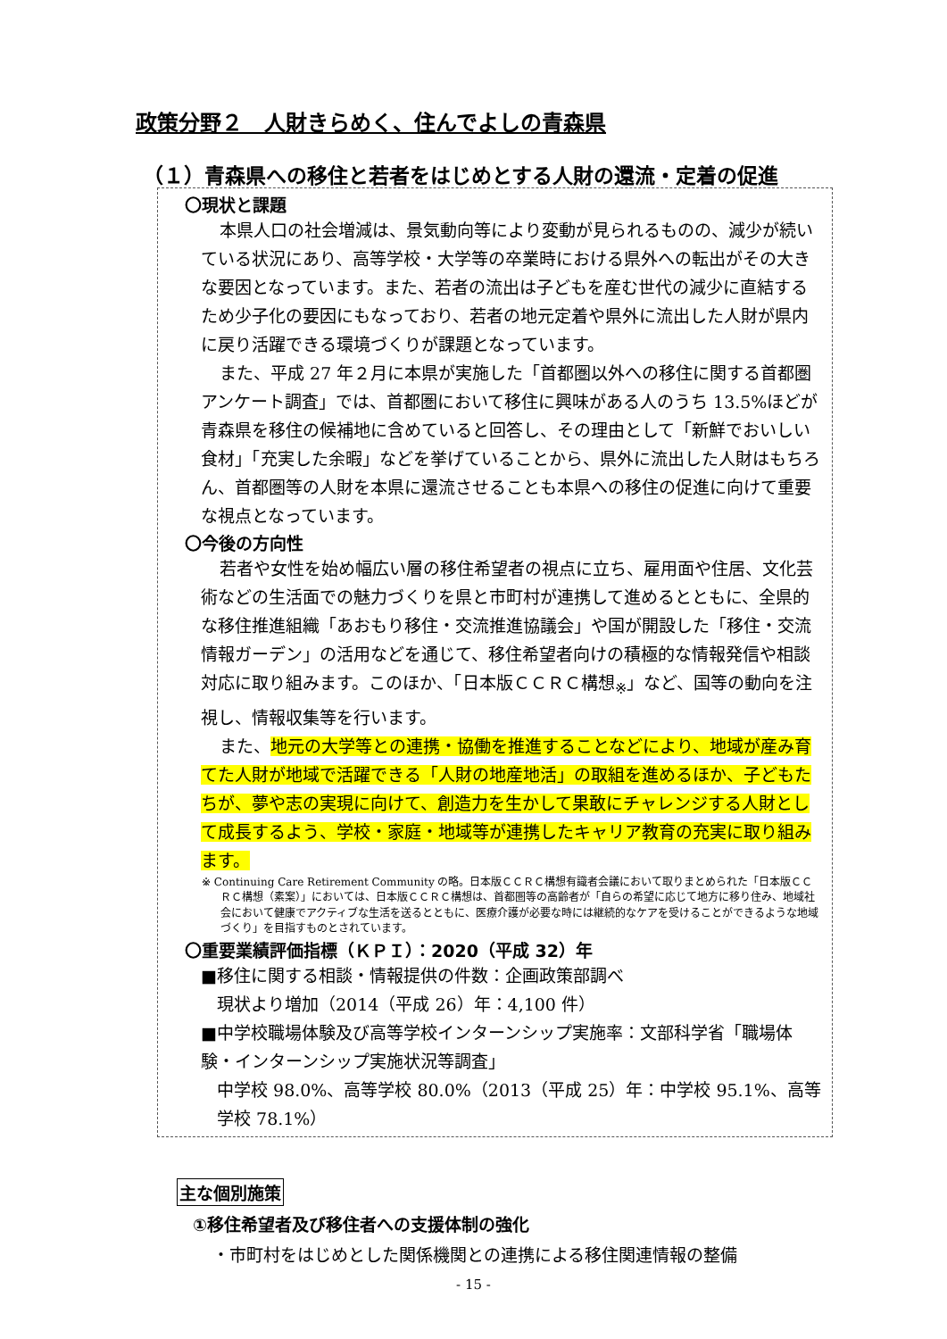政策分野２　人財きらめく、住んでよしの青森県
（１）青森県への移住と若者をはじめとする人財の還流・定着の促進
〇現状と課題
本県人口の社会増減は、景気動向等により変動が見られるものの、減少が続いている状況にあり、高等学校・大学等の卒業時における県外への転出がその大きな要因となっています。また、若者の流出は子どもを産む世代の減少に直結するため少子化の要因にもなっており、若者の地元定着や県外に流出した人財が県内に戻り活躍できる環境づくりが課題となっています。
また、平成 27 年２月に本県が実施した「首都圏以外への移住に関する首都圏アンケート調査」では、首都圏において移住に興味がある人のうち 13.5%ほどが青森県を移住の候補地に含めていると回答し、その理由として「新鮮でおいしい食材」「充実した余暇」などを挙げていることから、県外に流出した人財はもちろん、首都圏等の人財を本県に還流させることも本県への移住の促進に向けて重要な視点となっています。
〇今後の方向性
若者や女性を始め幅広い層の移住希望者の視点に立ち、雇用面や住居、文化芸術などの生活面での魅力づくりを県と市町村が連携して進めるとともに、全県的な移住推進組織「あおもり移住・交流推進協議会」や国が開設した「移住・交流情報ガーデン」の活用などを通じて、移住希望者向けの積極的な情報発信や相談対応に取り組みます。このほか、「日本版ＣＣＲＣ構想<sub>※</sub>」など、国等の動向を注視し、情報収集等を行います。
また、地元の大学等との連携・協働を推進することなどにより、地域が産み育てた人財が地域で活躍できる「人財の地産地活」の取組を進めるほか、子どもたちが、夢や志の実現に向けて、創造力を生かして果敢にチャレンジする人財として成長するよう、学校・家庭・地域等が連携したキャリア教育の充実に取り組みます。
※ Continuing Care Retirement Community の略。日本版ＣＣＲＣ構想有識者会議において取りまとめられた「日本版ＣＣＲＣ構想（素案）」においては、日本版ＣＣＲＣ構想は、首都圏等の高齢者が「自らの希望に応じて地方に移り住み、地域社会において健康でアクティブな生活を送るとともに、医療介護が必要な時には継続的なケアを受けることができるような地域づくり」を目指すものとされています。
〇重要業績評価指標（ＫＰＩ）：2020（平成 32）年
■移住に関する相談・情報提供の件数：企画政策部調べ
現状より増加（2014（平成 26）年：4,100 件）
■中学校職場体験及び高等学校インターンシップ実施率：文部科学省「職場体験・インターンシップ実施状況等調査」
中学校 98.0%、高等学校 80.0%（2013（平成 25）年：中学校 95.1%、高等学校 78.1%）
主な個別施策
①移住希望者及び移住者への支援体制の強化
・市町村をはじめとした関係機関との連携による移住関連情報の整備
- 15 -